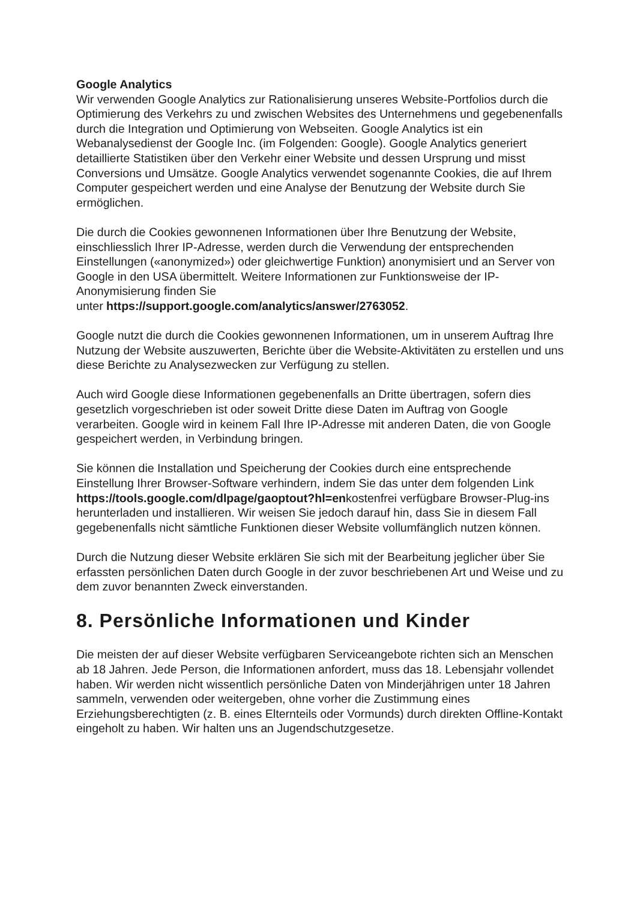Google Analytics
Wir verwenden Google Analytics zur Rationalisierung unseres Website-Portfolios durch die Optimierung des Verkehrs zu und zwischen Websites des Unternehmens und gegebenenfalls durch die Integration und Optimierung von Webseiten. Google Analytics ist ein Webanalysedienst der Google Inc. (im Folgenden: Google). Google Analytics generiert detaillierte Statistiken über den Verkehr einer Website und dessen Ursprung und misst Conversions und Umsätze. Google Analytics verwendet sogenannte Cookies, die auf Ihrem Computer gespeichert werden und eine Analyse der Benutzung der Website durch Sie ermöglichen.
Die durch die Cookies gewonnenen Informationen über Ihre Benutzung der Website, einschliesslich Ihrer IP-Adresse, werden durch die Verwendung der entsprechenden Einstellungen («anonymized») oder gleichwertige Funktion) anonymisiert und an Server von Google in den USA übermittelt. Weitere Informationen zur Funktionsweise der IP-Anonymisierung finden Sie
unter https://support.google.com/analytics/answer/2763052.
Google nutzt die durch die Cookies gewonnenen Informationen, um in unserem Auftrag Ihre Nutzung der Website auszuwerten, Berichte über die Website-Aktivitäten zu erstellen und uns diese Berichte zu Analysezwecken zur Verfügung zu stellen.
Auch wird Google diese Informationen gegebenenfalls an Dritte übertragen, sofern dies gesetzlich vorgeschrieben ist oder soweit Dritte diese Daten im Auftrag von Google verarbeiten. Google wird in keinem Fall Ihre IP-Adresse mit anderen Daten, die von Google gespeichert werden, in Verbindung bringen.
Sie können die Installation und Speicherung der Cookies durch eine entsprechende Einstellung Ihrer Browser-Software verhindern, indem Sie das unter dem folgenden Link https://tools.google.com/dlpage/gaoptout?hl=enkostenfrei verfügbare Browser-Plug-ins herunterladen und installieren. Wir weisen Sie jedoch darauf hin, dass Sie in diesem Fall gegebenenfalls nicht sämtliche Funktionen dieser Website vollumfänglich nutzen können.
Durch die Nutzung dieser Website erklären Sie sich mit der Bearbeitung jeglicher über Sie erfassten persönlichen Daten durch Google in der zuvor beschriebenen Art und Weise und zu dem zuvor benannten Zweck einverstanden.
8. Persönliche Informationen und Kinder
Die meisten der auf dieser Website verfügbaren Serviceangebote richten sich an Menschen ab 18 Jahren. Jede Person, die Informationen anfordert, muss das 18. Lebensjahr vollendet haben. Wir werden nicht wissentlich persönliche Daten von Minderjährigen unter 18 Jahren sammeln, verwenden oder weitergeben, ohne vorher die Zustimmung eines Erziehungsberechtigten (z. B. eines Elternteils oder Vormunds) durch direkten Offline-Kontakt eingeholt zu haben. Wir halten uns an Jugendschutzgesetze.